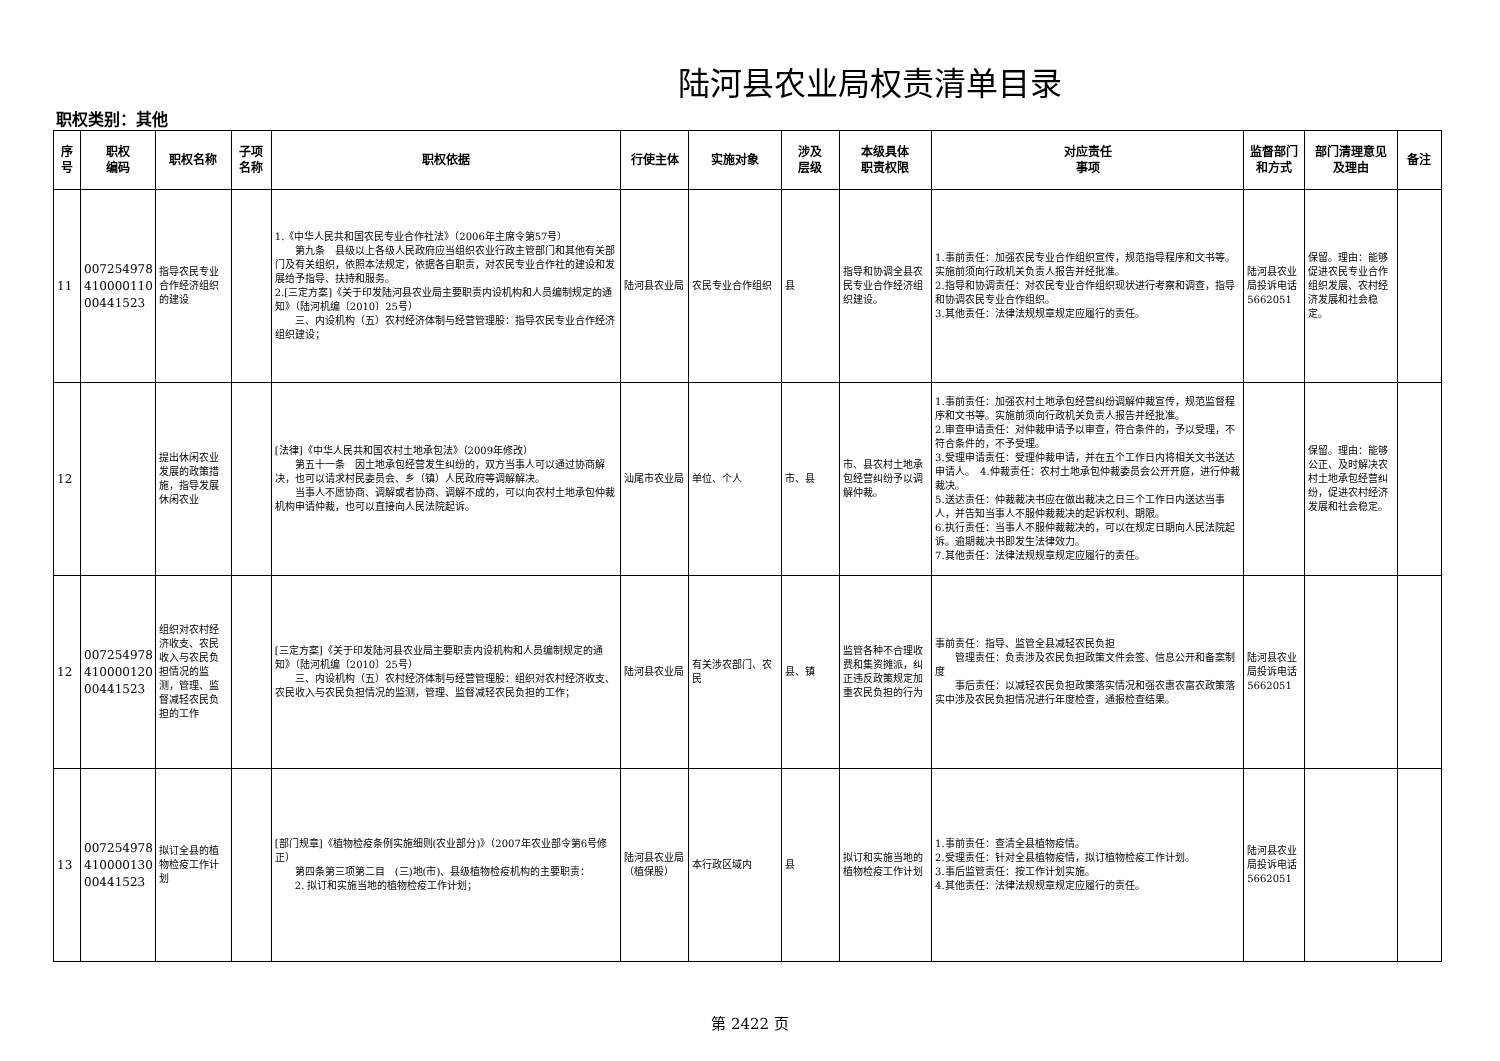陆河县农业局权责清单目录
职权类别：其他
| 序号 | 职权 编码 | 职权名称 | 子项 名称 | 职权依据 | 行使主体 | 实施对象 | 涉及 层级 | 本级具体 职责权限 | 对应责任 事项 | 监督部门 和方式 | 部门清理意见 及理由 | 备注 |
| --- | --- | --- | --- | --- | --- | --- | --- | --- | --- | --- | --- | --- |
| 11 | 007254978 410000110 00441523 | 指导农民专业合作经济组织的建设 | | 1.《中华人民共和国农民专业合作社法》（2006年主席令第57号） 第九条 县级以上各级人民政府应当组织农业行政主管部门和其他有关部门及有关组织，依照本法规定，依据各自职责，对农民专业合作社的建设和发展给予指导、扶持和服务。 2.[三定方案]《关于印发陆河县农业局主要职责内设机构和人员编制规定的通知》（陆河机编〔2010〕25号） 三、内设机构（五）农村经济体制与经营管理股：指导农民专业合作经济组织建设； | 陆河县农业局 | 农民专业合作组织 | 县 | 指导和协调全县农民专业合作经济组织建设。 | 1.事前责任：加强农民专业合作组织宣传，规范指导程序和文书等。实施前须向行政机关负责人报告并经批准。 2.指导和协调责任：对农民专业合作组织现状进行考察和调查，指导和协调农民专业合作组织。 3.其他责任：法律法规规章规定应履行的责任。 | 陆河县农业局投诉电话5662051 | 保留。理由：能够促进农民专业合作组织发展、农村经济发展和社会稳定。 | |
| 12 | | 提出休闲农业发展的政策措施，指导发展休闲农业 | | [法律]《中华人民共和国农村土地承包法》（2009年修改） 第五十一条 因土地承包经营发生纠纷的，双方当事人可以通过协商解决，也可以请求村民委员会、乡（镇）人民政府等调解解决。 当事人不愿协商、调解或者协商、调解不成的，可以向农村土地承包仲裁机构申请仲裁，也可以直接向人民法院起诉。 | 汕尾市农业局 | 单位、个人 | 市、县 | 市、县农村土地承包经营纠纷予以调解仲裁。 | 1.事前责任：加强农村土地承包经营纠纷调解仲裁宣传，规范监督程序和文书等。实施前须向行政机关负责人报告并经批准。 2.审查申请责任：对仲裁申请予以审查，符合条件的，予以受理，不符合条件的，不予受理。 3.受理申请责任：受理仲裁申请，并在五个工作日内将相关文书送达申请人。 4.仲裁责任：农村土地承包仲裁委员会公开开庭，进行仲裁裁决。 5.送达责任：仲裁裁决书应在做出裁决之日三个工作日内送达当事人，并告知当事人不服仲裁裁决的起诉权利、期限。 6.执行责任：当事人不服仲裁裁决的，可以在规定日期向人民法院起诉。逾期裁决书即发生法律效力。 7.其他责任：法律法规规章规定应履行的责任。 | | 保留。理由：能够公正、及时解决农村土地承包经营纠纷，促进农村经济发展和社会稳定。 | |
| 12 | 007254978 410000120 00441523 | 组织对农村经济收支、农民收入与农民负担情况的监测，管理、监督减轻农民负担的工作 | | [三定方案]《关于印发陆河县农业局主要职责内设机构和人员编制规定的通知》（陆河机编〔2010〕25号） 三、内设机构（五）农村经济体制与经营管理股：组织对农村经济收支、农民收入与农民负担情况的监测，管理、监督减轻农民负担的工作； | 陆河县农业局 | 有关涉农部门、农民 | 县、镇 | 监管各种不合理收费和集资摊派，纠正违反政策规定加重农民负担的行为 | 事前责任：指导、监管全县减轻农民负担 管理责任：负责涉及农民负担政策文件会签、信息公开和备案制度 事后责任：以减轻农民负担政策落实情况和强农惠农富农政策落实中涉及农民负担情况进行年度检查，通报检查结果。 | 陆河县农业局投诉电话5662051 | | |
| 13 | 007254978 410000130 00441523 | 拟订全县的植物检疫工作计划 | | [部门规章]《植物检疫条例实施细则(农业部分)》（2007年农业部令第6号修正） 第四条第三项第二目 (三)地(市)、县级植物检疫机构的主要职责： 2. 拟订和实施当地的植物检疫工作计划； | 陆河县农业局（植保股） | 本行政区域内 | 县 | 拟订和实施当地的植物检疫工作计划 | 1.事前责任：查清全县植物疫情。 2.受理责任：针对全县植物疫情，拟订植物检疫工作计划。 3.事后监管责任：按工作计划实施。 4.其他责任：法律法规规章规定应履行的责任。 | 陆河县农业局投诉电话5662051 | | |
第 2422 页